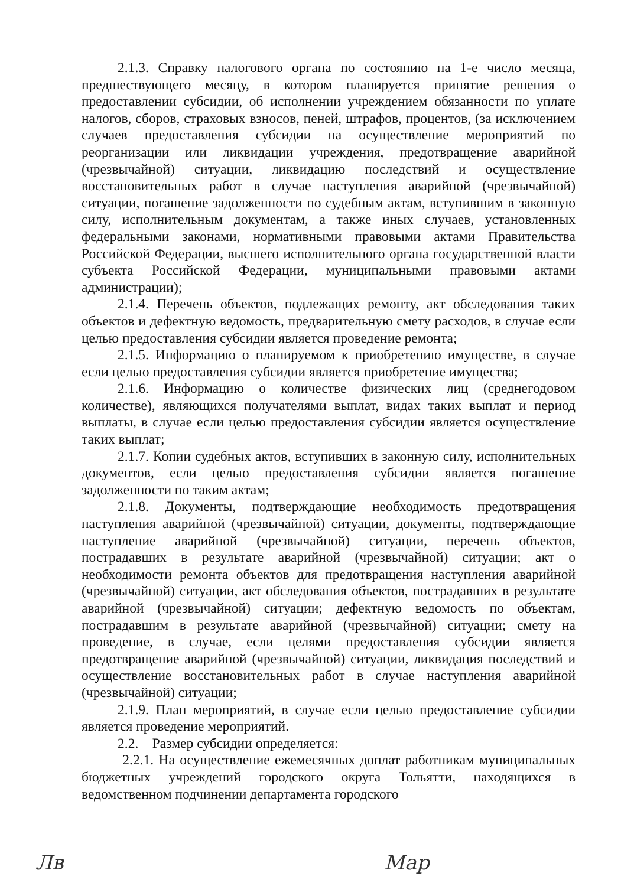2.1.3. Справку налогового органа по состоянию на 1-е число месяца, предшествующего месяцу, в котором планируется принятие решения о предоставлении субсидии, об исполнении учреждением обязанности по уплате налогов, сборов, страховых взносов, пеней, штрафов, процентов, (за исключением случаев предоставления субсидии на осуществление мероприятий по реорганизации или ликвидации учреждения, предотвращение аварийной (чрезвычайной) ситуации, ликвидацию последствий и осуществление восстановительных работ в случае наступления аварийной (чрезвычайной) ситуации, погашение задолженности по судебным актам, вступившим в законную силу, исполнительным документам, а также иных случаев, установленных федеральными законами, нормативными правовыми актами Правительства Российской Федерации, высшего исполнительного органа государственной власти субъекта Российской Федерации, муниципальными правовыми актами администрации);
2.1.4. Перечень объектов, подлежащих ремонту, акт обследования таких объектов и дефектную ведомость, предварительную смету расходов, в случае если целью предоставления субсидии является проведение ремонта;
2.1.5. Информацию о планируемом к приобретению имуществе, в случае если целью предоставления субсидии является приобретение имущества;
2.1.6. Информацию о количестве физических лиц (среднегодовом количестве), являющихся получателями выплат, видах таких выплат и период выплаты, в случае если целью предоставления субсидии является осуществление таких выплат;
2.1.7. Копии судебных актов, вступивших в законную силу, исполнительных документов, если целью предоставления субсидии является погашение задолженности по таким актам;
2.1.8. Документы, подтверждающие необходимость предотвращения наступления аварийной (чрезвычайной) ситуации, документы, подтверждающие наступление аварийной (чрезвычайной) ситуации, перечень объектов, пострадавших в результате аварийной (чрезвычайной) ситуации; акт о необходимости ремонта объектов для предотвращения наступления аварийной (чрезвычайной) ситуации, акт обследования объектов, пострадавших в результате аварийной (чрезвычайной) ситуации; дефектную ведомость по объектам, пострадавшим в результате аварийной (чрезвычайной) ситуации; смету на проведение, в случае, если целями предоставления субсидии является предотвращение аварийной (чрезвычайной) ситуации, ликвидация последствий и осуществление восстановительных работ в случае наступления аварийной (чрезвычайной) ситуации;
2.1.9. План мероприятий, в случае если целью предоставление субсидии является проведение мероприятий.
2.2. Размер субсидии определяется:
2.2.1. На осуществление ежемесячных доплат работникам муниципальных бюджетных учреждений городского округа Тольятти, находящихся в ведомственном подчинении департамента городского
Лв Мар